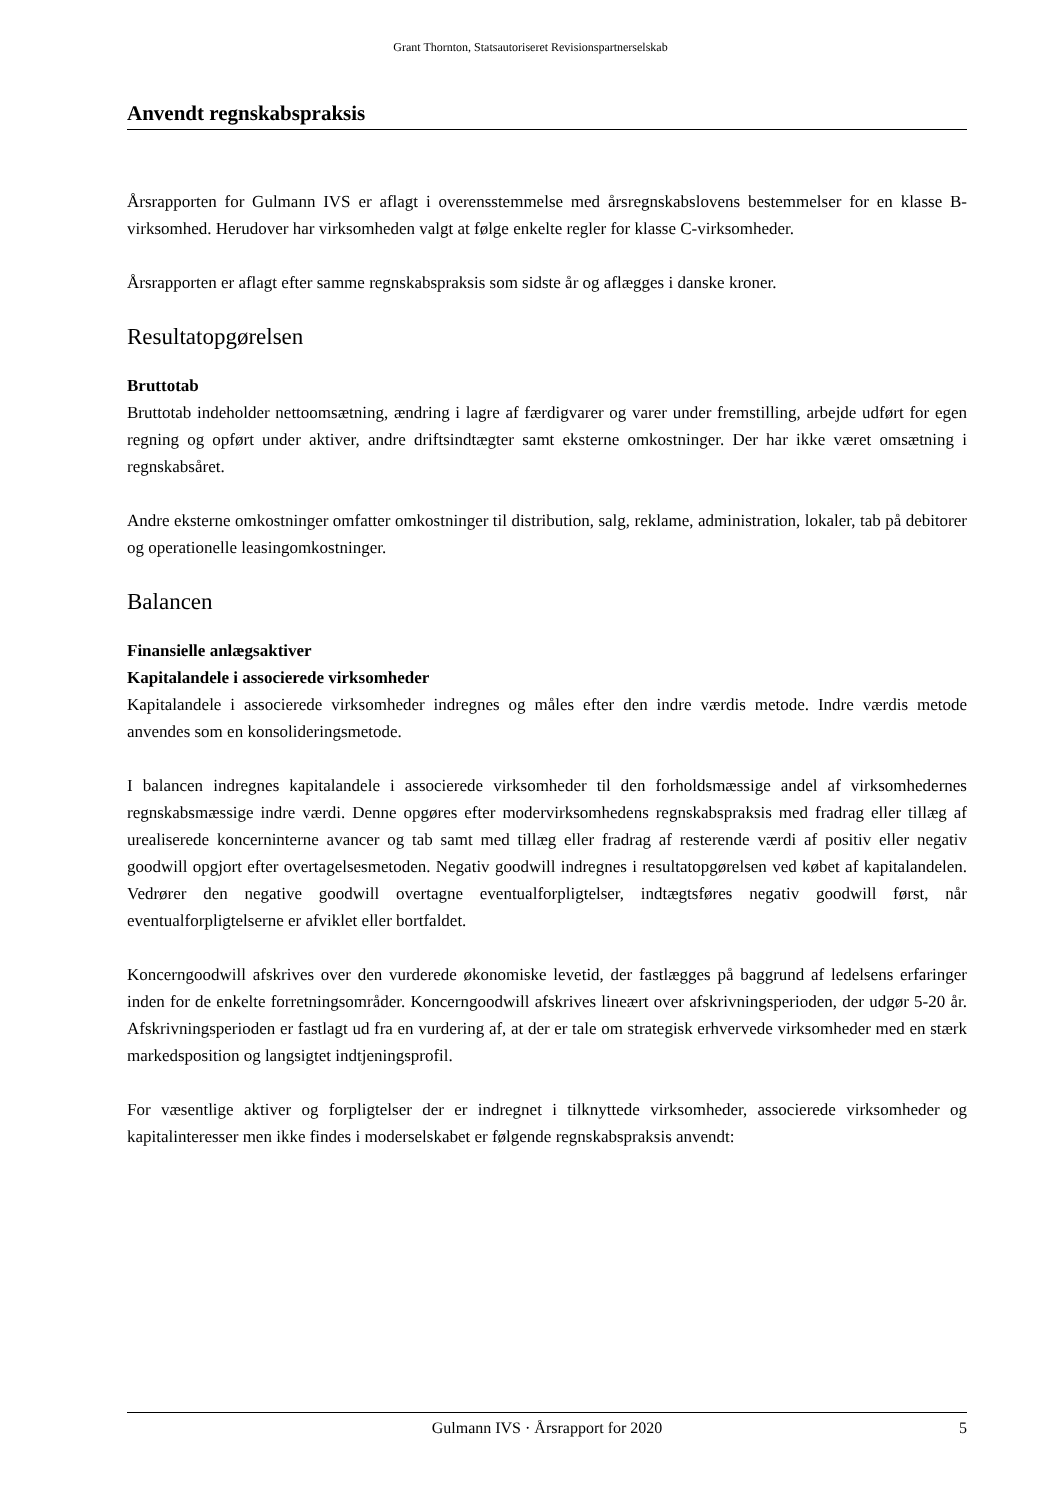Grant Thornton, Statsautoriseret Revisionspartnerselskab
Anvendt regnskabspraksis
Årsrapporten for Gulmann IVS er aflagt i overensstemmelse med årsregnskabslovens bestemmelser for en klasse B-virksomhed. Herudover har virksomheden valgt at følge enkelte regler for klasse C-virksomheder.
Årsrapporten er aflagt efter samme regnskabspraksis som sidste år og aflægges i danske kroner.
Resultatopgørelsen
Bruttotab
Bruttotab indeholder nettoomsætning, ændring i lagre af færdigvarer og varer under fremstilling, arbejde udført for egen regning og opført under aktiver, andre driftsindtægter samt eksterne omkostninger. Der har ikke været omsætning i regnskabsåret.
Andre eksterne omkostninger omfatter omkostninger til distribution, salg, reklame, administration, lokaler, tab på debitorer og operationelle leasingomkostninger.
Balancen
Finansielle anlægsaktiver
Kapitalandele i associerede virksomheder
Kapitalandele i associerede virksomheder indregnes og måles efter den indre værdis metode. Indre værdis metode anvendes som en konsolideringsmetode.
I balancen indregnes kapitalandele i associerede virksomheder til den forholdsmæssige andel af virksomhedernes regnskabsmæssige indre værdi. Denne opgøres efter modervirksomhedens regnskabspraksis med fradrag eller tillæg af urealiserede koncerninterne avancer og tab samt med tillæg eller fradrag af resterende værdi af positiv eller negativ goodwill opgjort efter overtagelsesmetoden. Negativ goodwill indregnes i resultatopgørelsen ved købet af kapitalandelen. Vedrører den negative goodwill overtagne eventualforpligtelser, indtægtsføres negativ goodwill først, når eventualforpligtelserne er afviklet eller bortfaldet.
Koncerngoodwill afskrives over den vurderede økonomiske levetid, der fastlægges på baggrund af ledelsens erfaringer inden for de enkelte forretningsområder. Koncerngoodwill afskrives lineært over afskrivningsperioden, der udgør 5-20 år. Afskrivningsperioden er fastlagt ud fra en vurdering af, at der er tale om strategisk erhvervede virksomheder med en stærk markedsposition og langsigtet indtjeningsprofil.
For væsentlige aktiver og forpligtelser der er indregnet i tilknyttede virksomheder, associerede virksomheder og kapitalinteresser men ikke findes i moderselskabet er følgende regnskabspraksis anvendt:
Gulmann IVS · Årsrapport for 2020 5